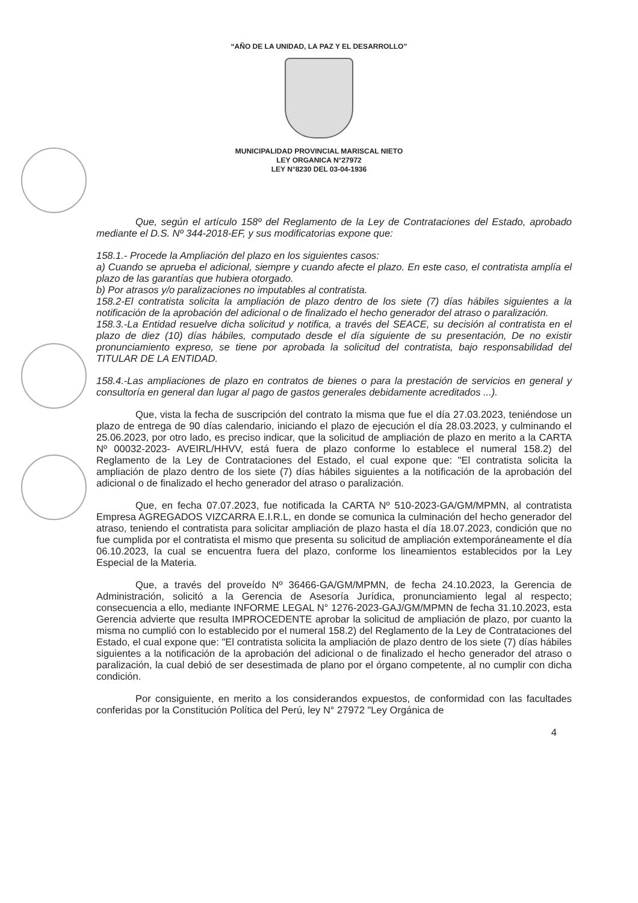“AÑO DE LA UNIDAD, LA PAZ Y EL DESARROLLO”
MUNICIPALIDAD PROVINCIAL MARISCAL NIETO
LEY ORGANICA N°27972
LEY N°8230 DEL 03-04-1936
Que, según el artículo 158º del Reglamento de la Ley de Contrataciones del Estado, aprobado mediante el D.S. Nº 344-2018-EF, y sus modificatorias expone que:
158.1.- Procede la Ampliación del plazo en los siguientes casos:
a) Cuando se aprueba el adicional, siempre y cuando afecte el plazo. En este caso, el contratista amplía el plazo de las garantías que hubiera otorgado.
b) Por atrasos y/o paralizaciones no imputables al contratista.
158.2-El contratista solicita la ampliación de plazo dentro de los siete (7) días hábiles siguientes a la notificación de la aprobación del adicional o de finalizado el hecho generador del atraso o paralización.
158.3.-La Entidad resuelve dicha solicitud y notifica, a través del SEACE, su decisión al contratista en el plazo de diez (10) días hábiles, computado desde el día siguiente de su presentación, De no existir pronunciamiento expreso, se tiene por aprobada la solicitud del contratista, bajo responsabilidad del TITULAR DE LA ENTIDAD.
158.4.-Las ampliaciones de plazo en contratos de bienes o para la prestación de servicios en general y consultoría en general dan lugar al pago de gastos generales debidamente acreditados ...).
Que, vista la fecha de suscripción del contrato la misma que fue el día 27.03.2023, teniéndose un plazo de entrega de 90 días calendario, iniciando el plazo de ejecución el día 28.03.2023, y culminando el 25.06.2023, por otro lado, es preciso indicar, que la solicitud de ampliación de plazo en merito a la CARTA Nº 00032-2023- AVEIRL/HHVV, está fuera de plazo conforme lo establece el numeral 158.2) del Reglamento de la Ley de Contrataciones del Estado, el cual expone que: "El contratista solicita la ampliación de plazo dentro de los siete (7) días hábiles siguientes a la notificación de la aprobación del adicional o de finalizado el hecho generador del atraso o paralización.
Que, en fecha 07.07.2023, fue notificada la CARTA Nº 510-2023-GA/GM/MPMN, al contratista Empresa AGREGADOS VIZCARRA E.I.R.L, en donde se comunica la culminación del hecho generador del atraso, teniendo el contratista para solicitar ampliación de plazo hasta el día 18.07.2023, condición que no fue cumplida por el contratista el mismo que presenta su solicitud de ampliación extemporáneamente el día 06.10.2023, la cual se encuentra fuera del plazo, conforme los lineamientos establecidos por la Ley Especial de la Materia.
Que, a través del proveído Nº 36466-GA/GM/MPMN, de fecha 24.10.2023, la Gerencia de Administración, solicitó a la Gerencia de Asesoría Jurídica, pronunciamiento legal al respecto; consecuencia a ello, mediante INFORME LEGAL N° 1276-2023-GAJ/GM/MPMN de fecha 31.10.2023, esta Gerencia advierte que resulta IMPROCEDENTE aprobar la solicitud de ampliación de plazo, por cuanto la misma no cumplió con lo establecido por el numeral 158.2) del Reglamento de la Ley de Contrataciones del Estado, el cual expone que: "El contratista solicita la ampliación de plazo dentro de los siete (7) días hábiles siguientes a la notificación de la aprobación del adicional o de finalizado el hecho generador del atraso o paralización, la cual debió de ser desestimada de plano por el órgano competente, al no cumplir con dicha condición.
Por consiguiente, en merito a los considerandos expuestos, de conformidad con las facultades conferidas por la Constitución Política del Perú, ley N° 27972 "Ley Orgánica de
4